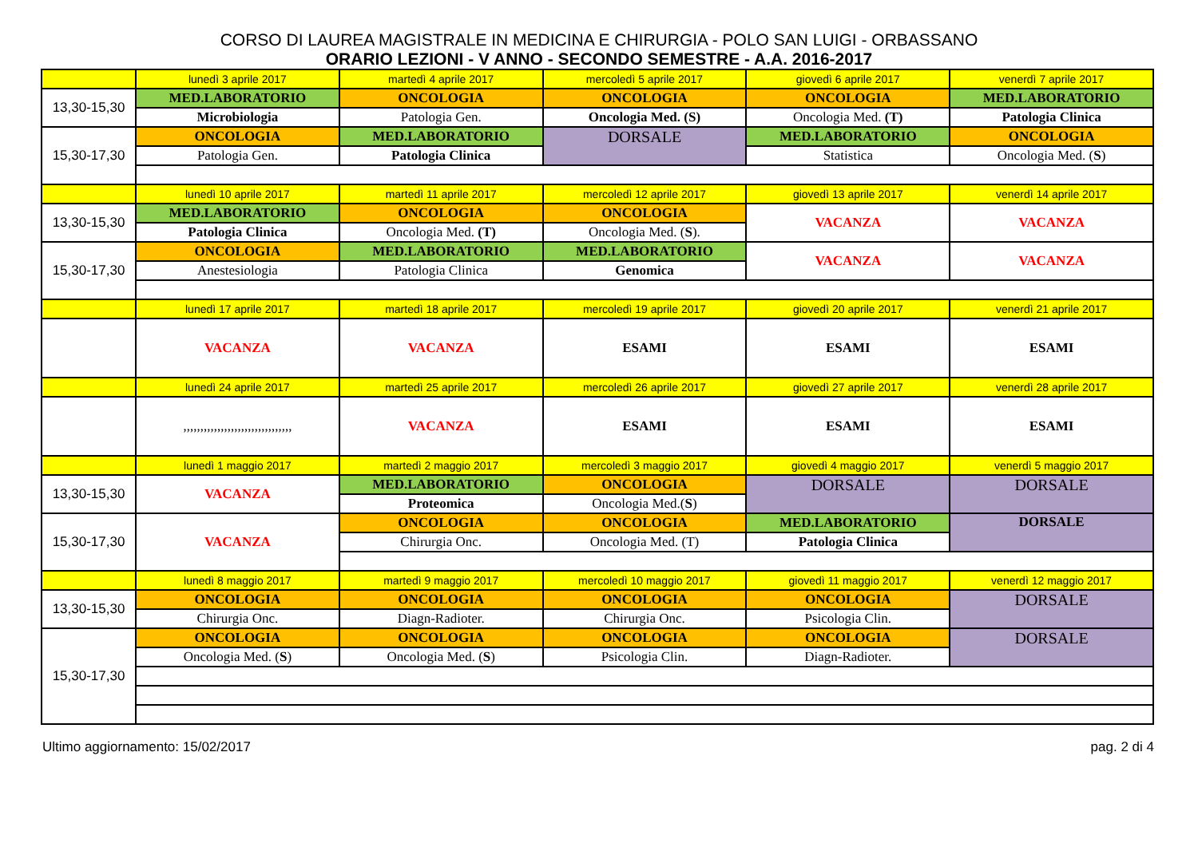CORSO DI LAUREA MAGISTRALE IN MEDICINA E CHIRURGIA - POLO SAN LUIGI - ORBASSANO
ORARIO LEZIONI - V ANNO - SECONDO SEMESTRE - A.A. 2016-2017
| | lunedì 3 aprile 2017 | martedì 4 aprile 2017 | mercoledì 5 aprile 2017 | giovedì 6 aprile 2017 | venerdì 7 aprile 2017 |
| 13,30-15,30 | MED.LABORATORIO | ONCOLOGIA | ONCOLOGIA | ONCOLOGIA | MED.LABORATORIO |
| | Microbiologia | Patologia Gen. | Oncologia Med. (S) | Oncologia Med. (T) | Patologia Clinica |
| 15,30-17,30 | ONCOLOGIA | MED.LABORATORIO | DORSALE | MED.LABORATORIO | ONCOLOGIA |
| | Patologia Gen. | Patologia Clinica | | Statistica | Oncologia Med. ( S ) |
| | lunedì 10 aprile 2017 | martedì 11 aprile 2017 | mercoledì 12 aprile 2017 | giovedì 13 aprile 2017 | venerdì 14 aprile 2017 |
| 13,30-15,30 | MED.LABORATORIO | ONCOLOGIA | ONCOLOGIA | VACANZA | VACANZA |
| | Patologia Clinica | Oncologia Med. (T) | Oncologia Med. ( S ). | | |
| 15,30-17,30 | ONCOLOGIA | MED.LABORATORIO | MED.LABORATORIO | VACANZA | VACANZA |
| | Anestesiologia | Patologia Clinica | Genomica | | |
| | lunedì 17 aprile 2017 | martedì 18 aprile 2017 | mercoledì 19 aprile 2017 | giovedì 20 aprile 2017 | venerdì 21 aprile 2017 |
| | VACANZA | VACANZA | ESAMI | ESAMI | ESAMI |
| | lunedì 24 aprile 2017 | martedì 25 aprile 2017 | mercoledì 26 aprile 2017 | giovedì 27 aprile 2017 | venerdì 28 aprile 2017 |
| | ,,,,,,,,,,,,,,,,,,,,,,,,,,,,,,,, | VACANZA | ESAMI | ESAMI | ESAMI |
| | lunedì 1 maggio 2017 | martedì 2 maggio 2017 | mercoledì 3 maggio 2017 | giovedì 4 maggio 2017 | venerdì 5 maggio 2017 |
| 13,30-15,30 | VACANZA | MED.LABORATORIO | ONCOLOGIA | DORSALE | DORSALE |
| | | Proteomica | Oncologia Med.( S ) | | |
| 15,30-17,30 | VACANZA | ONCOLOGIA | ONCOLOGIA | MED.LABORATORIO | DORSALE |
| | | Chirurgia Onc. | Oncologia Med. (T) | Patologia Clinica | |
| | lunedì 8 maggio 2017 | martedì 9 maggio 2017 | mercoledì 10 maggio 2017 | giovedì 11 maggio 2017 | venerdì 12 maggio 2017 |
| 13,30-15,30 | ONCOLOGIA | ONCOLOGIA | ONCOLOGIA | ONCOLOGIA | DORSALE |
| | Chirurgia Onc. | Diagn-Radioter. | Chirurgia Onc. | Psicologia Clin. | |
| 15,30-17,30 | ONCOLOGIA | ONCOLOGIA | ONCOLOGIA | ONCOLOGIA | DORSALE |
| | Oncologia Med. ( S ) | Oncologia Med. ( S ) | Psicologia Clin. | Diagn-Radioter. | |
Ultimo aggiornamento: 15/02/2017 pag. 2 di 4